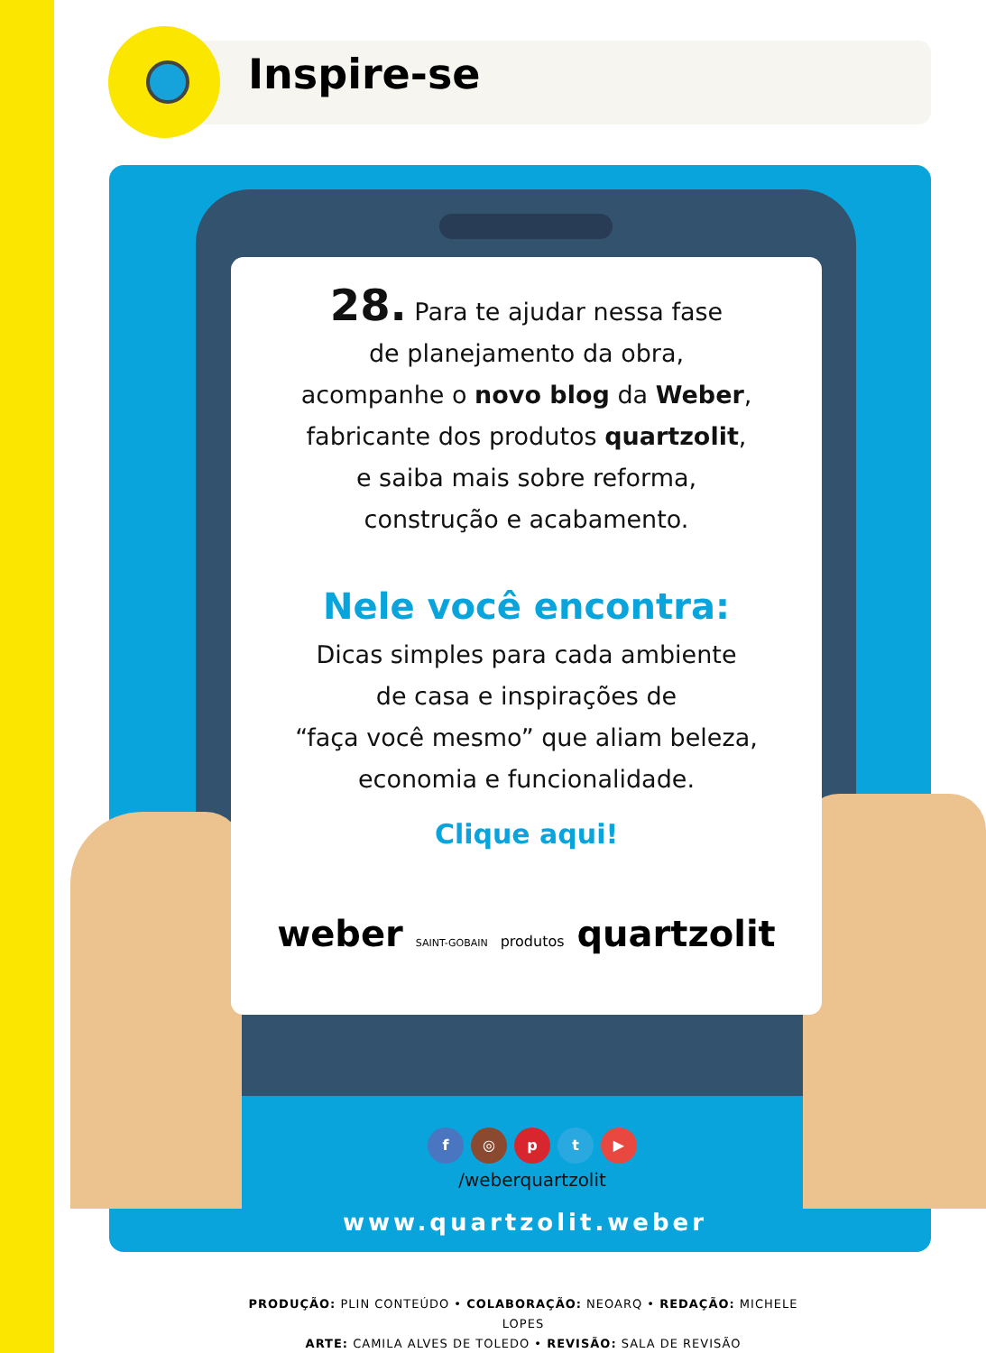Inspire-se
28. Para te ajudar nessa fase
de planejamento da obra,
acompanhe o novo blog da Weber,
fabricante dos produtos quartzolit,
e saiba mais sobre reforma,
construção e acabamento.
Nele você encontra:
Dicas simples para cada ambiente
de casa e inspirações de
“faça você mesmo” que aliam beleza,
economia e funcionalidade.
Clique aqui!
weber SAINT-GOBAIN produtos quartzolit
f ◎ pt ▶
/weberquartzolit
www.quartzolit.weber
PRODUÇÃO: PLIN CONTEÚDO • COLABORAÇÃO: NEOARQ • REDAÇÃO: MICHELE LOPES
ARTE: CAMILA ALVES DE TOLEDO • REVISÃO: SALA DE REVISÃO